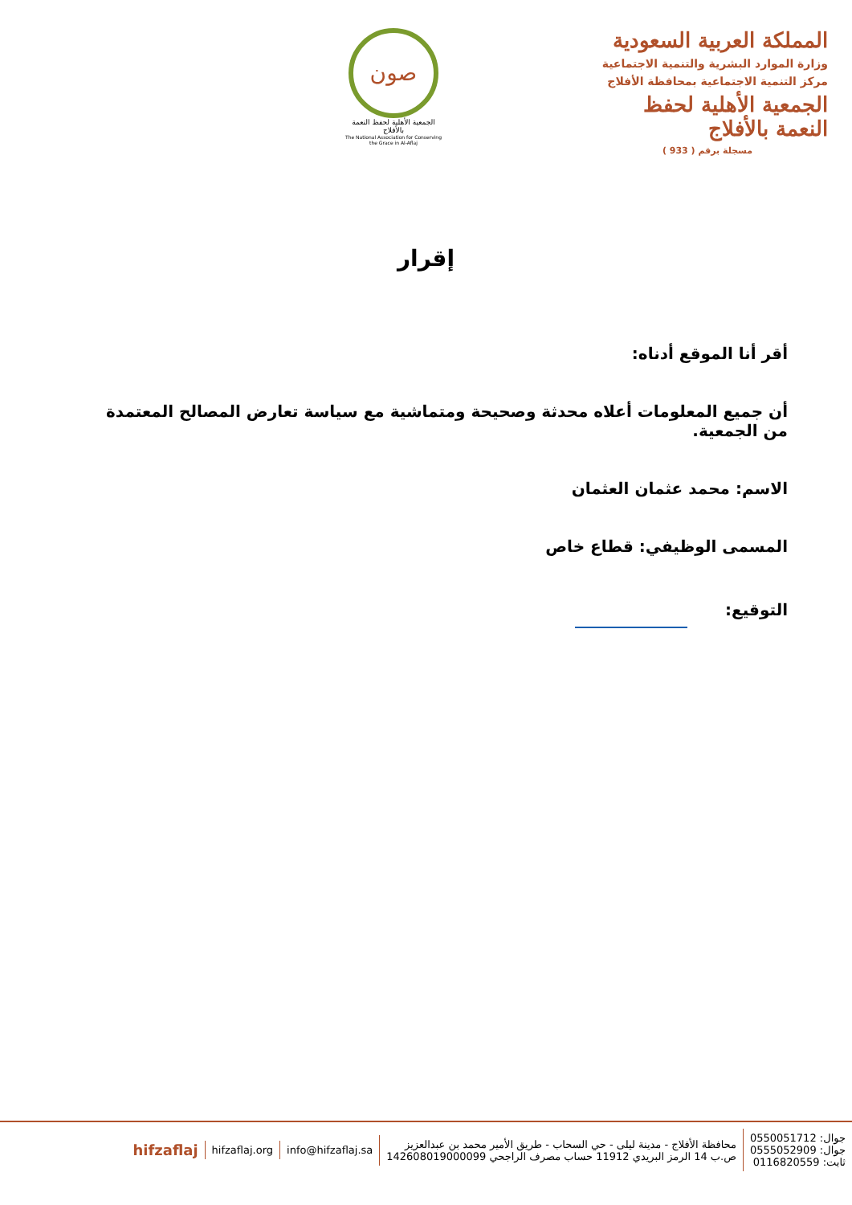المملكة العربية السعودية
وزارة الموارد البشرية والتنمية الاجتماعية
مركز التنمية الاجتماعية بمحافظة الأفلاج
الجمعية الأهلية لحفظ النعمة بالأفلاج
مسجلة برقم ( 933 )
صون
الجمعية الأهلية لحفظ النعمة بالأفلاج
The National Association for Conserving the Grace in Al-Aflaj
إقرار
أقر أنا الموقع أدناه:
أن جميع المعلومات أعلاه محدثة وصحيحة ومتماشية مع سياسة تعارض المصالح المعتمدة من الجمعية.
الاسم: محمد عثمان العثمان
المسمى الوظيفي: قطاع خاص
التوقيع:
جوال: 0550051712
جوال: 0555052909
ثابت: 0116820559
محافظة الأفلاج - مدينة ليلى - حي السحاب - طريق الأمير محمد بن عبدالعزيز
ص.ب 14 الرمز البريدي 11912 حساب مصرف الراجحي 142608019000099
info@hifzaflaj.sa hifzaflaj.org
hifzaflaj